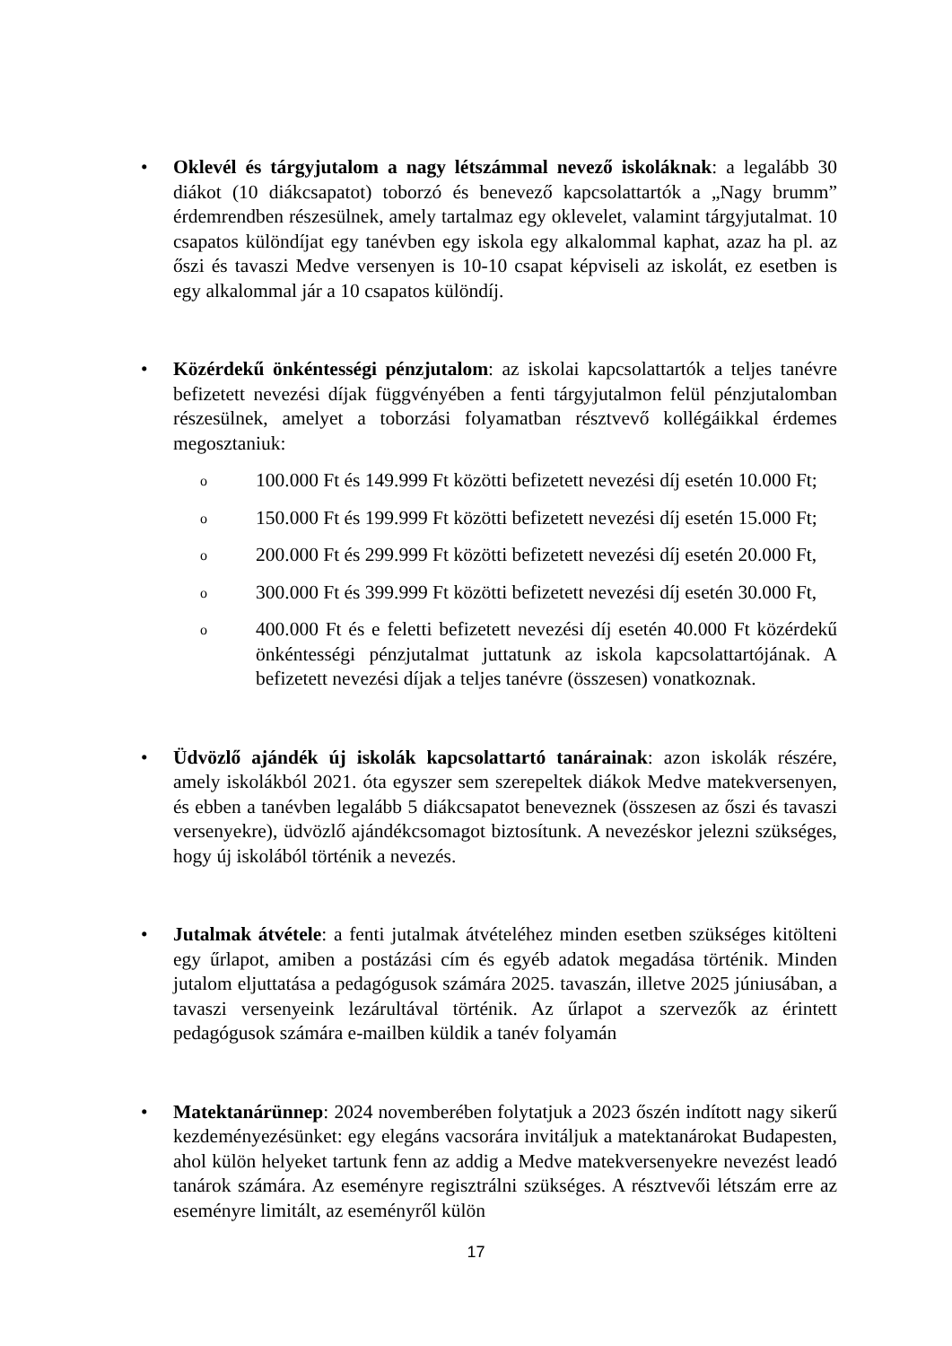• Oklevél és tárgyjutalom a nagy létszámmal nevező iskoláknak: a legalább 30 diákot (10 diákcsapatot) toborzó és benevező kapcsolattartók a „Nagy brumm” érdemrendben részesülnek, amely tartalmaz egy oklevelet, valamint tárgyjutalmat. 10 csapatos különdíjat egy tanévben egy iskola egy alkalommal kaphat, azaz ha pl. az őszi és tavaszi Medve versenyen is 10-10 csapat képviseli az iskolát, ez esetben is egy alkalommal jár a 10 csapatos különdíj.
• Közérdekű önkéntességi pénzjutalom: az iskolai kapcsolattartók a teljes tanévre befizetett nevezési díjak függvényében a fenti tárgyjutalmon felül pénzjutalomban részesülnek, amelyet a toborzási folyamatban résztvevő kollégáikkal érdemes megosztaniuk:
o
100.000 Ft és 149.999 Ft közötti befizetett nevezési díj esetén 10.000 Ft;
o
150.000 Ft és 199.999 Ft közötti befizetett nevezési díj esetén 15.000 Ft;
o
200.000 Ft és 299.999 Ft közötti befizetett nevezési díj esetén 20.000 Ft,
o
300.000 Ft és 399.999 Ft közötti befizetett nevezési díj esetén 30.000 Ft,
o
400.000 Ft és e feletti befizetett nevezési díj esetén 40.000 Ft közérdekű önkéntességi pénzjutalmat juttatunk az iskola kapcsolattartójának. A befizetett nevezési díjak a teljes tanévre (összesen) vonatkoznak.
• Üdvözlő ajándék új iskolák kapcsolattartó tanárainak: azon iskolák részére, amely iskolákból 2021. óta egyszer sem szerepeltek diákok Medve matekversenyen, és ebben a tanévben legalább 5 diákcsapatot beneveznek (összesen az őszi és tavaszi versenyekre), üdvözlő ajándékcsomagot biztosítunk. A nevezéskor jelezni szükséges, hogy új iskolából történik a nevezés.
• Jutalmak átvétele: a fenti jutalmak átvételéhez minden esetben szükséges kitölteni egy űrlapot, amiben a postázási cím és egyéb adatok megadása történik. Minden jutalom eljuttatása a pedagógusok számára 2025. tavaszán, illetve 2025 júniusában, a tavaszi versenyeink lezárultával történik. Az űrlapot a szervezők az érintett pedagógusok számára e-mailben küldik a tanév folyamán
• Matektanárünnep: 2024 novemberében folytatjuk a 2023 őszén indított nagy sikerű kezdeményezésünket: egy elegáns vacsorára invitáljuk a matektanárokat Budapesten, ahol külön helyeket tartunk fenn az addig a Medve matekversenyekre nevezést leadó tanárok számára. Az eseményre regisztrálni szükséges. A résztvevői létszám erre az eseményre limitált, az eseményről külön
17